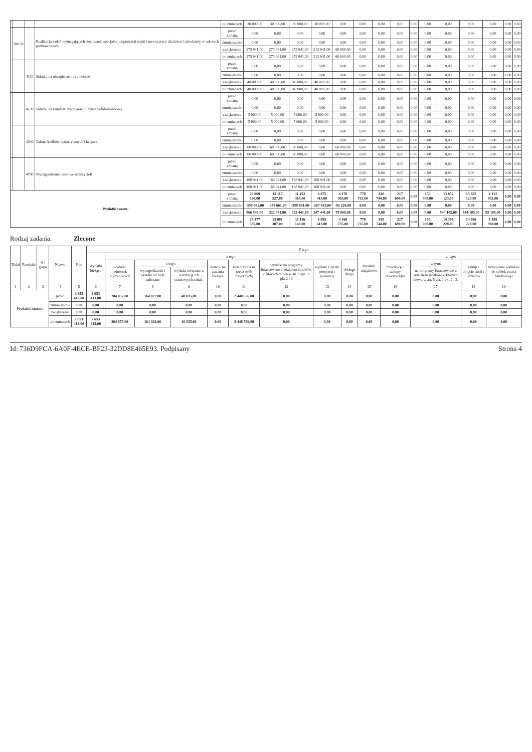| | | | | po zmianach | 30 000,00 | 30 000,00 | 30 000,00 | 30 000,00 | 0,00 | 0,00 | 0,00 | 0,00 | 0,00 | 0,00 | 0,00 | 0,00 | 0,00 | 0,00 | 0,00 |
| | 80150 | | Realizacja zadań wymagających stosowania specjalnej organizacji nauki i metod pracy dla dzieci i młodzieży w szkołach podstawowych | przed zmianą | 0,00 | 0,00 | 0,00 | 0,00 | 0,00 | 0,00 | 0,00 | 0,00 | 0,00 | 0,00 | 0,00 | 0,00 | 0,00 | 0,00 | 0,00 |
| | | | | zmniejszenie | 0,00 | 0,00 | 0,00 | 0,00 | 0,00 | 0,00 | 0,00 | 0,00 | 0,00 | 0,00 | 0,00 | 0,00 | 0,00 | 0,00 | 0,00 |
| | | | | zwiększenie | 273 941,00 | 273 941,00 | 273 941,00 | 213 941,00 | 60 000,00 | 0,00 | 0,00 | 0,00 | 0,00 | 0,00 | 0,00 | 0,00 | 0,00 | 0,00 | 0,00 |
| | | | | po zmianach | 273 941,00 | 273 941,00 | 273 941,00 | 213 941,00 | 60 000,00 | 0,00 | 0,00 | 0,00 | 0,00 | 0,00 | 0,00 | 0,00 | 0,00 | 0,00 | 0,00 |
| | | 4110 | Składki na ubezpieczenia społeczne | przed zmianą | 0,00 | 0,00 | 0,00 | 0,00 | 0,00 | 0,00 | 0,00 | 0,00 | 0,00 | 0,00 | 0,00 | 0,00 | 0,00 | 0,00 | 0,00 |
| | | | | zmniejszenie | 0,00 | 0,00 | 0,00 | 0,00 | 0,00 | 0,00 | 0,00 | 0,00 | 0,00 | 0,00 | 0,00 | 0,00 | 0,00 | 0,00 | 0,00 |
| | | | | zwiększenie | 40 000,00 | 40 000,00 | 40 000,00 | 40 000,00 | 0,00 | 0,00 | 0,00 | 0,00 | 0,00 | 0,00 | 0,00 | 0,00 | 0,00 | 0,00 | 0,00 |
| | | | | po zmianach | 40 000,00 | 40 000,00 | 40 000,00 | 40 000,00 | 0,00 | 0,00 | 0,00 | 0,00 | 0,00 | 0,00 | 0,00 | 0,00 | 0,00 | 0,00 | 0,00 |
| | | 4120 | Składki na Fundusz Pracy oraz Fundusz Solidarnościowy | przed zmianą | 0,00 | 0,00 | 0,00 | 0,00 | 0,00 | 0,00 | 0,00 | 0,00 | 0,00 | 0,00 | 0,00 | 0,00 | 0,00 | 0,00 | 0,00 |
| | | | | zmniejszenie | 0,00 | 0,00 | 0,00 | 0,00 | 0,00 | 0,00 | 0,00 | 0,00 | 0,00 | 0,00 | 0,00 | 0,00 | 0,00 | 0,00 | 0,00 |
| | | | | zwiększenie | 5 000,00 | 5 000,00 | 5 000,00 | 5 000,00 | 0,00 | 0,00 | 0,00 | 0,00 | 0,00 | 0,00 | 0,00 | 0,00 | 0,00 | 0,00 | 0,00 |
| | | | | po zmianach | 5 000,00 | 5 000,00 | 5 000,00 | 5 000,00 | 0,00 | 0,00 | 0,00 | 0,00 | 0,00 | 0,00 | 0,00 | 0,00 | 0,00 | 0,00 | 0,00 |
| | | 4240 | Zakup środków dydaktycznych i książek | przed zmianą | 0,00 | 0,00 | 0,00 | 0,00 | 0,00 | 0,00 | 0,00 | 0,00 | 0,00 | 0,00 | 0,00 | 0,00 | 0,00 | 0,00 | 0,00 |
| | | | | zmniejszenie | 0,00 | 0,00 | 0,00 | 0,00 | 0,00 | 0,00 | 0,00 | 0,00 | 0,00 | 0,00 | 0,00 | 0,00 | 0,00 | 0,00 | 0,00 |
| | | | | zwiększenie | 60 000,00 | 60 000,00 | 60 000,00 | 0,00 | 60 000,00 | 0,00 | 0,00 | 0,00 | 0,00 | 0,00 | 0,00 | 0,00 | 0,00 | 0,00 | 0,00 |
| | | | | po zmianach | 60 000,00 | 60 000,00 | 60 000,00 | 0,00 | 60 000,00 | 0,00 | 0,00 | 0,00 | 0,00 | 0,00 | 0,00 | 0,00 | 0,00 | 0,00 | 0,00 |
| | | 4790 | Wynagrodzenia osobowe nauczycieli | przed zmianą | 0,00 | 0,00 | 0,00 | 0,00 | 0,00 | 0,00 | 0,00 | 0,00 | 0,00 | 0,00 | 0,00 | 0,00 | 0,00 | 0,00 | 0,00 |
| | | | | zmniejszenie | 0,00 | 0,00 | 0,00 | 0,00 | 0,00 | 0,00 | 0,00 | 0,00 | 0,00 | 0,00 | 0,00 | 0,00 | 0,00 | 0,00 | 0,00 |
| | | | | zwiększenie | 168 941,00 | 168 941,00 | 168 941,00 | 168 941,00 | 0,00 | 0,00 | 0,00 | 0,00 | 0,00 | 0,00 | 0,00 | 0,00 | 0,00 | 0,00 | 0,00 |
| | | | | po zmianach | 168 941,00 | 168 941,00 | 168 941,00 | 168 941,00 | 0,00 | 0,00 | 0,00 | 0,00 | 0,00 | 0,00 | 0,00 | 0,00 | 0,00 | 0,00 | 0,00 |
| Wydatki razem: | | | | przed zmianą | 26 969 650,00 | 13 117 527,00 | 11 152 368,00 | 6 975 413,00 | 4 176 955,00 | 778 725,00 | 818 744,00 | 217 690,00 | 0,00 | 150 000,00 | 13 852 123,00 | 13 852 123,00 | 1 112 883,00 | 0,00 | 0,00 |
| | | | | zmniejszenie | -358 661,00 | -358 661,00 | -358 661,00 | -267 441,00 | -91 220,00 | 0,00 | 0,00 | 0,00 | 0,00 | 0,00 | 0,00 | 0,00 | 0,00 | 0,00 | 0,00 |
| | | | | zwiększenie | 866 546,00 | 322 441,00 | 322 441,00 | 247 441,00 | 75 000,00 | 0,00 | 0,00 | 0,00 | 0,00 | 0,00 | 544 105,00 | 544 105,00 | 83 105,00 | 0,00 | 0,00 |
| | | | | po zmianach | 27 477 535,00 | 13 081 307,00 | 11 116 148,00 | 6 955 413,00 | 4 160 735,00 | 778 725,00 | 818 744,00 | 217 690,00 | 0,00 | 150 000,00 | 14 396 228,00 | 14 396 228,00 | 1 195 988,00 | 0,00 | 0,00 |
Rodzaj zadania: Zlecone
| Dział | Rozdział | § / grupa | Nazwa | | Plan | Z tego: | | | | | | | | | | | | | |
| --- | --- | --- | --- | --- | --- | --- | --- | --- | --- | --- | --- | --- | --- | --- | --- | --- | --- | --- | --- |
| | | | | | | Wydatki bieżące | z tego: | | | | | | | | Wydatki majątkowe | z tego: | | | |
| | | | | | | | wydatki jednostek budżetowych | z tego: | | dotacje na zadania bieżące | świadczenia na rzecz osób fizycznych; | wydatki na programy finansowane z udziałem środków, o których mowa w art. 5 ust. 1 pkt 2 i 3 | wypłaty z tytułu poręczeń i gwarancji | obsługa długu | | inwestycje i zakupy inwestycyjne | w tym: | zakup i objęcie akcji i udziałów | Wniesienie wkładów do spółek prawa handlowego |
| | | | | | | | | wynagrodzenia i składki od nich naliczane | wydatki związane z realizacją ich statutowych zadań; | | | | | | | | na programy finansowane z udziałem środków, o których mowa w art. 5 ust. 1 pkt 2 i 3, | | |
| 1 | 2 | 3 | 4 | | 5 | 6 | 7 | 8 | 9 | 10 | 11 | 12 | 13 | 14 | 15 | 16 | 17 | 18 | 19 |
| Wydatki razem: | | | | przed | 2 653 413,00 | 2 653 413,00 | 204 857,00 | 164 022,00 | 40 835,00 | 0,00 | 2 448 556,00 | 0,00 | 0,00 | 0,00 | 0,00 | 0,00 | 0,00 | 0,00 | 0,00 |
| | | | | zmniejszenie | 0,00 | 0,00 | 0,00 | 0,00 | 0,00 | 0,00 | 0,00 | 0,00 | 0,00 | 0,00 | 0,00 | 0,00 | 0,00 | 0,00 | 0,00 |
| | | | | zwiększenie | 0,00 | 0,00 | 0,00 | 0,00 | 0,00 | 0,00 | 0,00 | 0,00 | 0,00 | 0,00 | 0,00 | 0,00 | 0,00 | 0,00 | 0,00 |
| | | | | po zmianach | 2 653 413,00 | 2 653 413,00 | 204 857,00 | 164 022,00 | 40 835,00 | 0,00 | 2 448 556,00 | 0,00 | 0,00 | 0,00 | 0,00 | 0,00 | 0,00 | 0,00 | 0,00 |
Id: 736D9FCA-6A0F-4ECE-BF23-32DD8E465E93. Podpisany Strona 4